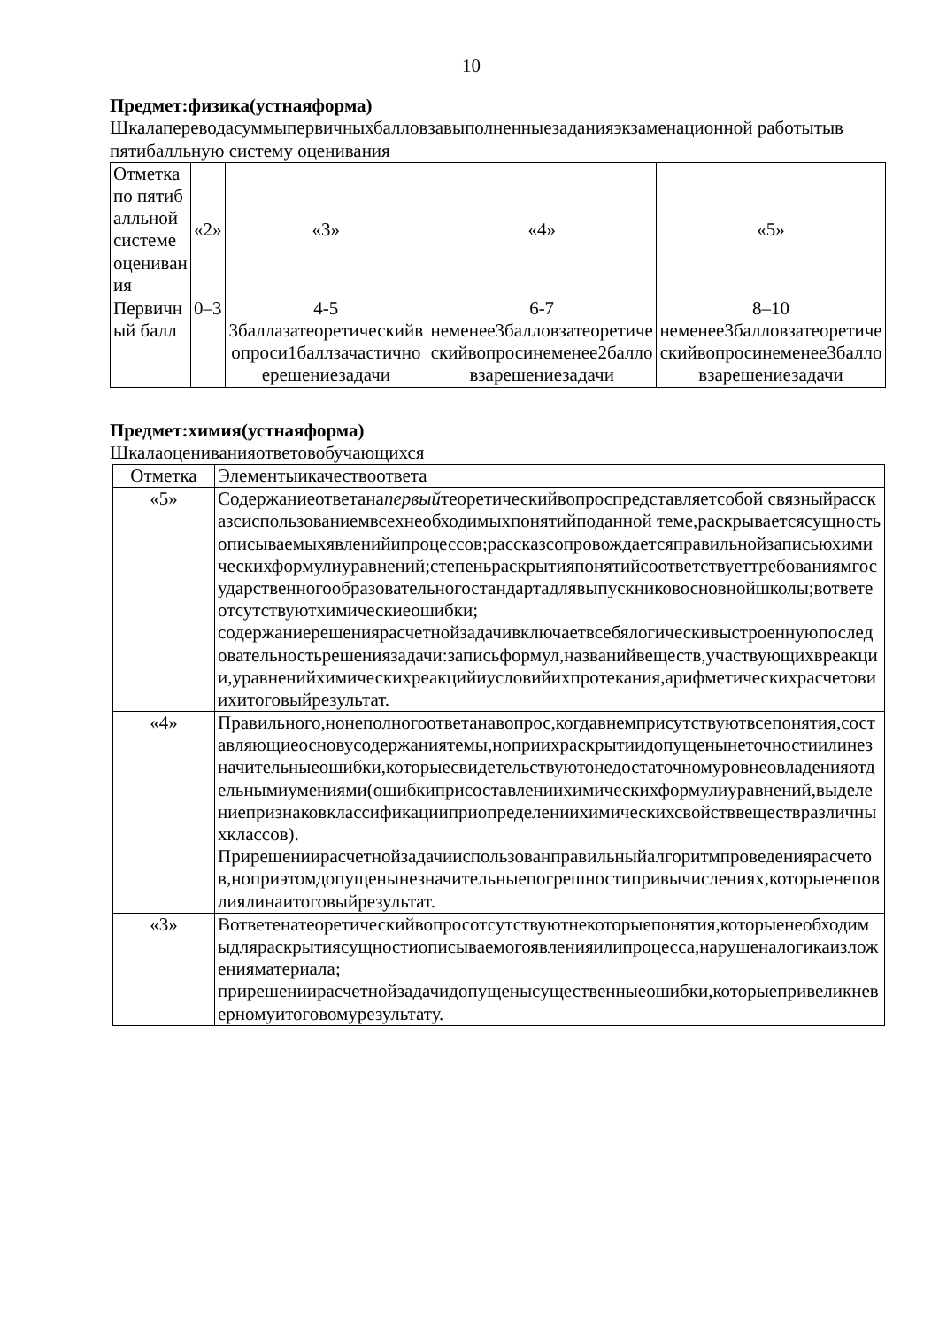10
Предмет:физика(устнаяформа)
Шкалапереводасуммыпервичныхбалловзавыполненныезаданияэкзаменационной работытыв пятибалльную систему оценивания
| Отметка по пятибалльной системе оценивания | «2» | «3» | «4» | «5» |
| Первичный балл | 0–3 | 4-5 3баллазатеоретическийвопроси1баллзачастичноерешениезадачи | 6-7 неменее3балловзатеоретическийвопросинеменее2балловзарешениезадачи | 8–10 неменее3балловзатеоретическийвопросинеменее3балловзарешениезадачи |
Предмет:химия(устнаяформа)
Шкалаоцениванияответовобучающихся
| Отметка | Элементыикачествоответа |
| «5» | Содержаниеответана первый теоретическийвопроспредставляетсобой связныйрассказсиспользованиемвсехнеобходимыхпонятийподанной теме,раскрываетсясущностьописываемыхявленийипроцессов;рассказсопровождаетсяправильнойзаписьюхимическихформулиуравнений;степеньраскрытияпонятийсоответствуеттребованиямгосударственногообразовательногостандартадлявыпускниковосновнойшколы;вответеотсутствуютхимическиеошибки; содержаниерешениярасчетнойзадачивключаетвсебялогическивыстроеннуюпоследовательностьрешениязадачи:записьформул,названийвеществ,участвующихвреакции,уравненийхимическихреакцийиусловийихпротекания,арифметическихрасчетовиихитоговыйрезультат. |
| «4» | Правильного,нонеполногоответанавопрос,когдавнемприсутствуютвсепонятия,составляющиеосновусодержаниятемы,ноприихраскрытиидопущенынеточностиилинезначительныеошибки,которыесвидетельствуютонедостаточномуровнеовладенияотдельнымиумениями(ошибкиприсоставлениихимическихформулиуравнений,выделениепризнаковклассификацииприопределениихимическихсвойстввеществразличныхклассов). Прирешениирасчетнойзадачииспользованправильныйалгоритмпроведениярасчетов,ноприэтомдопущенынезначительныепогрешностипривычислениях,которыенеповлиялинаитоговыйрезультат. |
| «3» | Вответенатеоретическийвопросотсутствуютнекоторыепонятия,которыенеобходимыдляраскрытиясущностиописываемогоявленияилипроцесса,нарушеналогикаизложенияматериала; прирешениирасчетнойзадачидопущенысущественныеошибки,которыепривеликневерномуитоговомурезультату. |